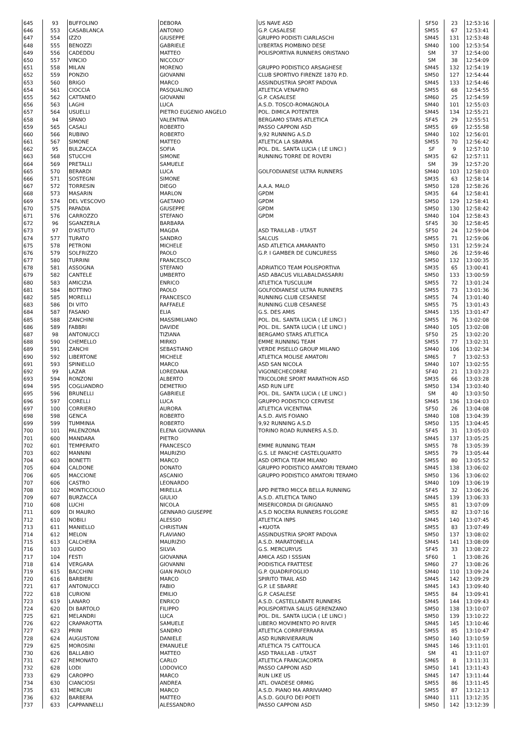| 645 | 93 | BUFFOLINO | DEBORA | US NAVE ASD | SF50 | 23 | 12:53:16 |
| 646 | 553 | CASABLANCA | ANTONIO | G.P. CASALESE | SM55 | 67 | 12:53:41 |
| 647 | 554 | IZZO | GIUSEPPE | GRUPPO PODISTI CIARLASCHI | SM45 | 131 | 12:53:48 |
| 648 | 555 | BENOZZI | GABRIELE | LYBERTAS PIOMBINO DESE | SM40 | 100 | 12:53:54 |
| 649 | 556 | CADEDDU | MATTEO | POLISPORTIVA RUNNERS ORISTANO | SM | 37 | 12:54:00 |
| 650 | 557 | VINCIO | NICCOLO' | | SM | 38 | 12:54:09 |
| 651 | 558 | MILAN | MORENO | GRUPPO PODISTICO ARSAGHESE | SM45 | 132 | 12:54:19 |
| 652 | 559 | PONZIO | GIOVANNI | CLUB SPORTIVO FIRENZE 1870 P.D. | SM50 | 127 | 12:54:44 |
| 653 | 560 | BRIGO | MARCO | ASSINDUSTRIA SPORT PADOVA | SM45 | 133 | 12:54:46 |
| 654 | 561 | CIOCCIA | PASQUALINO | ATLETICA VENAFRO | SM55 | 68 | 12:54:55 |
| 655 | 562 | CATTANEO | GIOVANNI | G.P. CASALESE | SM60 | 25 | 12:54:59 |
| 656 | 563 | LAGHI | LUCA | A.S.D. TOSCO-ROMAGNOLA | SM40 | 101 | 12:55:03 |
| 657 | 564 | USUELLI | PIETRO EUGENIO ANGELO | POL. DIMICA POTENTER | SM45 | 134 | 12:55:21 |
| 658 | 94 | SPANO | VALENTINA | BERGAMO STARS ATLETICA | SF45 | 29 | 12:55:51 |
| 659 | 565 | CASALI | ROBERTO | PASSO CAPPONI ASD | SM55 | 69 | 12:55:58 |
| 660 | 566 | RUBINO | ROBERTO | 9,92 RUNNING A.S.D | SM40 | 102 | 12:56:01 |
| 661 | 567 | SIMONE | MATTEO | ATLETICA LA SBARRA | SM55 | 70 | 12:56:42 |
| 662 | 95 | BULZACCA | SOFIA | POL. DIL. SANTA LUCIA ( LE LINCI ) | SF | 9 | 12:57:10 |
| 663 | 568 | STUCCHI | SIMONE | RUNNING TORRE DE ROVERI | SM35 | 62 | 12:57:11 |
| 664 | 569 | PRETALLI | SAMUELE | | SM | 39 | 12:57:20 |
| 665 | 570 | BERARDI | LUCA | GOLFODIANESE ULTRA RUNNERS | SM40 | 103 | 12:58:03 |
| 666 | 571 | SOSTEGNI | SIMONE | | SM35 | 63 | 12:58:14 |
| 667 | 572 | TORRESIN | DIEGO | A.A.A. MALO | SM50 | 128 | 12:58:26 |
| 668 | 573 | MASARIN | MARLON | GPDM | SM35 | 64 | 12:58:41 |
| 669 | 574 | DEL VESCOVO | GAETANO | GPDM | SM50 | 129 | 12:58:41 |
| 670 | 575 | PAPADIA | GIUSEPPE | GPDM | SM50 | 130 | 12:58:42 |
| 671 | 576 | CARROZZO | STEFANO | GPDM | SM40 | 104 | 12:58:43 |
| 672 | 96 | SGANZERLA | BARBARA | | SF45 | 30 | 12:58:45 |
| 673 | 97 | D'ASTUTO | MAGDA | ASD TRAILLAB - UTA5T | SF50 | 24 | 12:59:04 |
| 674 | 577 | TURATO | SANDRO | SALCUS | SM55 | 71 | 12:59:06 |
| 675 | 578 | PETRONI | MICHELE | ASD ATLETICA AMARANTO | SM50 | 131 | 12:59:24 |
| 676 | 579 | SOLFRIZZO | PAOLO | G.P. I GAMBER DE CUNCURESS | SM60 | 26 | 12:59:46 |
| 677 | 580 | TURRINI | FRANCESCO | | SM50 | 132 | 13:00:35 |
| 678 | 581 | ASSOGNA | STEFANO | ADRIATICO TEAM POLISPORTIVA | SM35 | 65 | 13:00:41 |
| 679 | 582 | CANTELE | UMBERTO | ASD ABACUS VILLABALDASSARRI | SM50 | 133 | 13:00:59 |
| 680 | 583 | AMICIZIA | ENRICO | ATLETICA TUSCULUM | SM55 | 72 | 13:01:24 |
| 681 | 584 | BOTTINO | PAOLO | GOLFODIANESE ULTRA RUNNERS | SM55 | 73 | 13:01:36 |
| 682 | 585 | MORELLI | FRANCESCO | RUNNING CLUB CESANESE | SM55 | 74 | 13:01:40 |
| 683 | 586 | DI VITO | RAFFAELE | RUNNING CLUB CESANESE | SM55 | 75 | 13:01:43 |
| 684 | 587 | FASANO | ELIA | G.S. DES AMIS | SM45 | 135 | 13:01:47 |
| 685 | 588 | ZANCHINI | MASSIMILIANO | POL. DIL. SANTA LUCIA ( LE LINCI ) | SM55 | 76 | 13:02:08 |
| 686 | 589 | FABBRI | DAVIDE | POL. DIL. SANTA LUCIA ( LE LINCI ) | SM40 | 105 | 13:02:08 |
| 687 | 98 | ANTONUCCI | TIZIANA | BERGAMO STARS ATLETICA | SF50 | 25 | 13:02:20 |
| 688 | 590 | CHEMELLO | MIRKO | EMME RUNNING TEAM | SM55 | 77 | 13:02:31 |
| 689 | 591 | ZANCHI | SEBASTIANO | VERDE PISELLO GROUP MILANO | SM40 | 106 | 13:02:34 |
| 690 | 592 | LIBERTONE | MICHELE | ATLETICA MOLISE AMATORI | SM65 | 7 | 13:02:53 |
| 691 | 593 | SPINIELLO | MARCO | ASD SAN NICOLA | SM40 | 107 | 13:02:55 |
| 692 | 99 | LAZAR | LOREDANA | VIGONECHECORRE | SF40 | 21 | 13:03:23 |
| 693 | 594 | RONZONI | ALBERTO | TRICOLORE SPORT MARATHON ASD | SM35 | 66 | 13:03:28 |
| 694 | 595 | COGLIANDRO | DEMETRIO | ASD RUN LIFE | SM50 | 134 | 13:03:40 |
| 695 | 596 | BRUNELLI | GABRIELE | POL. DIL. SANTA LUCIA ( LE LINCI ) | SM | 40 | 13:03:50 |
| 696 | 597 | CORELLI | LUCA | GRUPPO PODISTICO CERVESE | SM45 | 136 | 13:04:03 |
| 697 | 100 | CORRIERO | AURORA | ATLETICA VICENTINA | SF50 | 26 | 13:04:08 |
| 698 | 598 | GENCA | ROBERTO | A.S.D. AVIS FOIANO | SM40 | 108 | 13:04:39 |
| 699 | 599 | TUMMINIA | ROBERTO | 9,92 RUNNING A.S.D | SM50 | 135 | 13:04:45 |
| 700 | 101 | PALENZONA | ELENA GIOVANNA | TORINO ROAD RUNNERS A.S.D. | SF45 | 31 | 13:05:03 |
| 701 | 600 | MANDARA | PIETRO | | SM45 | 137 | 13:05:25 |
| 702 | 601 | TEMPERATO | FRANCESCO | EMME RUNNING TEAM | SM55 | 78 | 13:05:39 |
| 703 | 602 | MANNINI | MAURIZIO | G.S. LE PANCHE CASTELQUARTO | SM55 | 79 | 13:05:44 |
| 704 | 603 | BONETTI | MARCO | ASD ORTICA TEAM MILANO | SM55 | 80 | 13:05:52 |
| 705 | 604 | CALDONE | DONATO | GRUPPO PODISTICO AMATORI TERAMO | SM45 | 138 | 13:06:02 |
| 706 | 605 | MACCIONE | ASCANIO | GRUPPO PODISTICO AMATORI TERAMO | SM50 | 136 | 13:06:02 |
| 707 | 606 | CASTRO | LEONARDO | | SM40 | 109 | 13:06:19 |
| 708 | 102 | MONTICCIOLO | MIRELLA | APD PIETRO MICCA BELLA RUNNING | SF45 | 32 | 13:06:26 |
| 709 | 607 | BURZACCA | GIULIO | A.S.D. ATLETICA TAINO | SM45 | 139 | 13:06:33 |
| 710 | 608 | LUCHI | NICOLA | MISERICORDIA DI GRIGNANO | SM55 | 81 | 13:07:09 |
| 711 | 609 | DI MAURO | GENNARO GIUSEPPE | A.S.D NOCERA RUNNERS FOLGORE | SM55 | 82 | 13:07:16 |
| 712 | 610 | NOBILI | ALESSIO | ATLETICA INPS | SM45 | 140 | 13:07:45 |
| 713 | 611 | MANIELLO | CHRISTIAN | +KUOTA | SM55 | 83 | 13:07:49 |
| 714 | 612 | MELON | FLAVIANO | ASSINDUSTRIA SPORT PADOVA | SM50 | 137 | 13:08:02 |
| 715 | 613 | CALCHERA | MAURIZIO | A.S.D. MARATONELLA | SM45 | 141 | 13:08:09 |
| 716 | 103 | GUIDO | SILVIA | G.S. MERCURYUS | SF45 | 33 | 13:08:22 |
| 717 | 104 | FESTI | GIOVANNA | AMICA ASD I SSSIAN | SF60 | 1 | 13:08:26 |
| 718 | 614 | VERGARA | GIOVANNI | PODISTICA FRATTESE | SM60 | 27 | 13:08:26 |
| 719 | 615 | BACCHINI | GIAN PAOLO | G.P. QUADRIFOGLIO | SM40 | 110 | 13:09:24 |
| 720 | 616 | BARBIERI | MARCO | SPIRITO TRAIL ASD | SM45 | 142 | 13:09:29 |
| 721 | 617 | ANTONUCCI | FABIO | G.P. LE SBARRE | SM45 | 143 | 13:09:40 |
| 722 | 618 | CURIONI | EMILIO | G.P. CASALESE | SM55 | 84 | 13:09:41 |
| 723 | 619 | LANARO | ENRICO | A.S.D. CASTELLABATE RUNNERS | SM45 | 144 | 13:09:43 |
| 724 | 620 | DI BARTOLO | FILIPPO | POLISPORTIVA SALUS GERENZANO | SM50 | 138 | 13:10:07 |
| 725 | 621 | MELANDRI | LUCA | POL. DIL. SANTA LUCIA ( LE LINCI ) | SM50 | 139 | 13:10:22 |
| 726 | 622 | CRAPAROTTA | SAMUELE | LIBERO MOVIMENTO PO RIVER | SM45 | 145 | 13:10:46 |
| 727 | 623 | PRINI | SANDRO | ATLETICA CORRIFERRARA | SM55 | 85 | 13:10:47 |
| 728 | 624 | AUGUSTONI | DANIELE | ASD RUNRIVIERARUN | SM50 | 140 | 13:10:59 |
| 729 | 625 | MOROSINI | EMANUELE | ATLETICA 75 CATTOLICA | SM45 | 146 | 13:11:01 |
| 730 | 626 | BALLABIO | MATTEO | ASD TRAILLAB - UTA5T | SM | 41 | 13:11:07 |
| 731 | 627 | REMONATO | CARLO | ATLETICA FRANCIACORTA | SM65 | 8 | 13:11:31 |
| 732 | 628 | LODI | LODOVICO | PASSO CAPPONI ASD | SM50 | 141 | 13:11:43 |
| 733 | 629 | CAROPPO | MARCO | RUN LIKE US | SM45 | 147 | 13:11:44 |
| 734 | 630 | CIANCIOSI | ANDREA | ATL. OVADESE ORMIG | SM55 | 86 | 13:11:45 |
| 735 | 631 | MERCURI | MARCO | A.S.D. PIANO MA ARRIVIAMO | SM55 | 87 | 13:12:13 |
| 736 | 632 | BARBERA | MATTEO | A.S.D. GOLFO DEI POETI | SM40 | 111 | 13:12:35 |
| 737 | 633 | CAPPANNELLI | ALESSANDRO | PASSO CAPPONI ASD | SM50 | 142 | 13:12:39 |